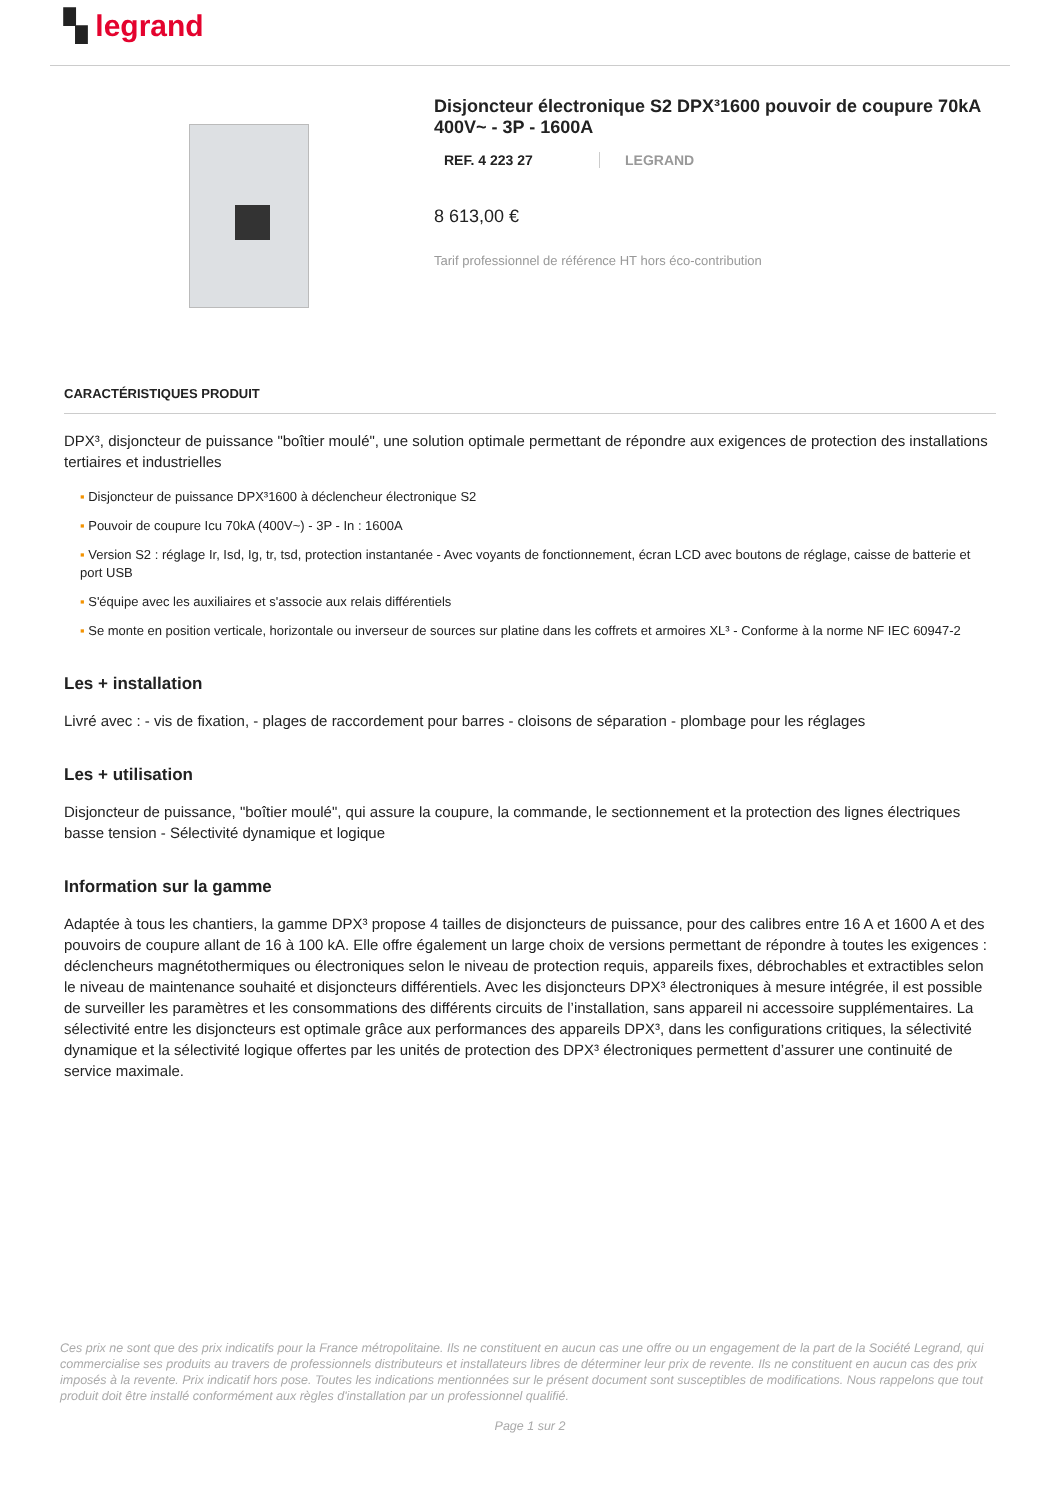▚ legrand
Disjoncteur électronique S2 DPX³1600 pouvoir de coupure 70kA 400V~ - 3P - 1600A
REF. 4 223 27 LEGRAND
8 613,00 €
Tarif professionnel de référence HT hors éco-contribution
CARACTÉRISTIQUES PRODUIT
DPX³, disjoncteur de puissance "boîtier moulé", une solution optimale permettant de répondre aux exigences de protection des installations tertiaires et industrielles
▪ Disjoncteur de puissance DPX³1600 à déclencheur électronique S2
▪ Pouvoir de coupure Icu 70kA (400V~) - 3P - In : 1600A
▪ Version S2 : réglage Ir, Isd, Ig, tr, tsd, protection instantanée - Avec voyants de fonctionnement, écran LCD avec boutons de réglage, caisse de batterie et port USB
▪ S'équipe avec les auxiliaires et s'associe aux relais différentiels
▪ Se monte en position verticale, horizontale ou inverseur de sources sur platine dans les coffrets et armoires XL³ - Conforme à la norme NF IEC 60947-2
Les + installation
Livré avec : - vis de fixation, - plages de raccordement pour barres - cloisons de séparation - plombage pour les réglages
Les + utilisation
Disjoncteur de puissance, "boîtier moulé", qui assure la coupure, la commande, le sectionnement et la protection des lignes électriques basse tension - Sélectivité dynamique et logique
Information sur la gamme
Adaptée à tous les chantiers, la gamme DPX³ propose 4 tailles de disjoncteurs de puissance, pour des calibres entre 16 A et 1600 A et des pouvoirs de coupure allant de 16 à 100 kA. Elle offre également un large choix de versions permettant de répondre à toutes les exigences : déclencheurs magnétothermiques ou électroniques selon le niveau de protection requis, appareils fixes, débrochables et extractibles selon le niveau de maintenance souhaité et disjoncteurs différentiels. Avec les disjoncteurs DPX³ électroniques à mesure intégrée, il est possible de surveiller les paramètres et les consommations des différents circuits de l’installation, sans appareil ni accessoire supplémentaires. La sélectivité entre les disjoncteurs est optimale grâce aux performances des appareils DPX³, dans les configurations critiques, la sélectivité dynamique et la sélectivité logique offertes par les unités de protection des DPX³ électroniques permettent d’assurer une continuité de service maximale.
Ces prix ne sont que des prix indicatifs pour la France métropolitaine. Ils ne constituent en aucun cas une offre ou un engagement de la part de la Société Legrand, qui commercialise ses produits au travers de professionnels distributeurs et installateurs libres de déterminer leur prix de revente. Ils ne constituent en aucun cas des prix imposés à la revente. Prix indicatif hors pose. Toutes les indications mentionnées sur le présent document sont susceptibles de modifications. Nous rappelons que tout produit doit être installé conformément aux règles d'installation par un professionnel qualifié.
Page 1 sur 2